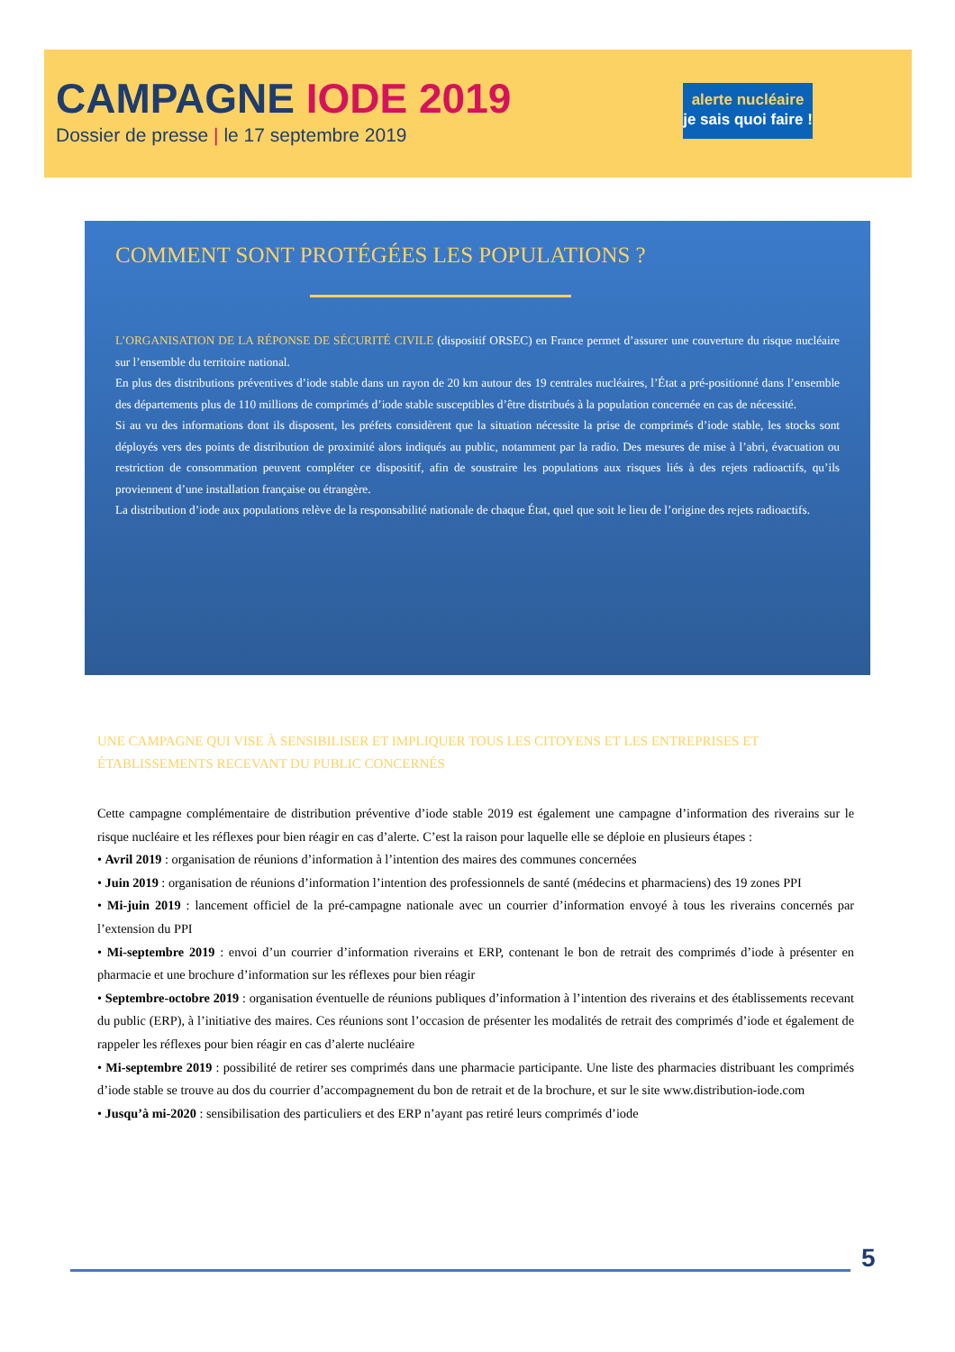CAMPAGNE IODE 2019
Dossier de presse | le 17 septembre 2019
alerte nucléaire
je sais quoi faire !
COMMENT SONT PROTÉGÉES LES POPULATIONS ?
L’ORGANISATION DE LA RÉPONSE DE SÉCURITÉ CIVILE (dispositif ORSEC) en France permet d’assurer une couverture du risque nucléaire sur l’ensemble du territoire national.
En plus des distributions préventives d’iode stable dans un rayon de 20 km autour des 19 centrales nucléaires, l’État a pré-positionné dans l’ensemble des départements plus de 110 millions de comprimés d’iode stable susceptibles d’être distribués à la population concernée en cas de nécessité.
Si au vu des informations dont ils disposent, les préfets considèrent que la situation nécessite la prise de comprimés d’iode stable, les stocks sont déployés vers des points de distribution de proximité alors indiqués au public, notamment par la radio. Des mesures de mise à l’abri, évacuation ou restriction de consommation peuvent compléter ce dispositif, afin de soustraire les populations aux risques liés à des rejets radioactifs, qu’ils proviennent d’une installation française ou étrangère.
La distribution d’iode aux populations relève de la responsabilité nationale de chaque État, quel que soit le lieu de l’origine des rejets radioactifs.
UNE CAMPAGNE QUI VISE À SENSIBILISER ET IMPLIQUER TOUS LES CITOYENS ET LES ENTREPRISES ET ÉTABLISSEMENTS RECEVANT DU PUBLIC CONCERNÉS
Cette campagne complémentaire de distribution préventive d’iode stable 2019 est également une campagne d’information des riverains sur le risque nucléaire et les réflexes pour bien réagir en cas d’alerte. C’est la raison pour laquelle elle se déploie en plusieurs étapes :
• Avril 2019 : organisation de réunions d’information à l’intention des maires des communes concernées
• Juin 2019 : organisation de réunions d’information l’intention des professionnels de santé (médecins et pharmaciens) des 19 zones PPI
• Mi-juin 2019 : lancement officiel de la pré-campagne nationale avec un courrier d’information envoyé à tous les riverains concernés par l’extension du PPI
• Mi-septembre 2019 : envoi d’un courrier d’information riverains et ERP, contenant le bon de retrait des comprimés d’iode à présenter en pharmacie et une brochure d’information sur les réflexes pour bien réagir
• Septembre-octobre 2019 : organisation éventuelle de réunions publiques d’information à l’intention des riverains et des établissements recevant du public (ERP), à l’initiative des maires. Ces réunions sont l’occasion de présenter les modalités de retrait des comprimés d’iode et également de rappeler les réflexes pour bien réagir en cas d’alerte nucléaire
• Mi-septembre 2019 : possibilité de retirer ses comprimés dans une pharmacie participante. Une liste des pharmacies distribuant les comprimés d’iode stable se trouve au dos du courrier d’accompagnement du bon de retrait et de la brochure, et sur le site www.distribution-iode.com
• Jusqu’à mi-2020 : sensibilisation des particuliers et des ERP n’ayant pas retiré leurs comprimés d’iode
5